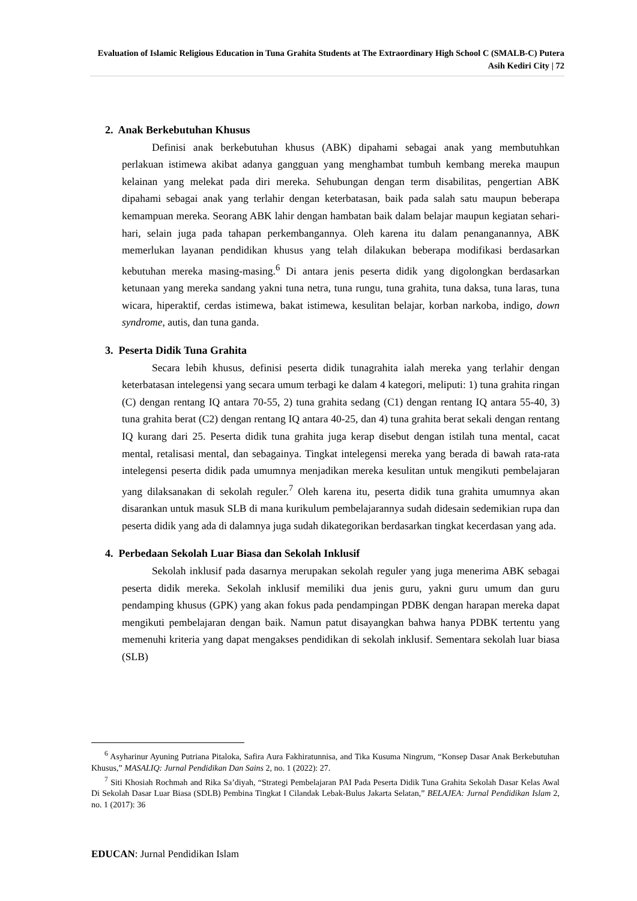Evaluation of Islamic Religious Education in Tuna Grahita Students at The Extraordinary High School C (SMALB-C) Putera Asih Kediri City | 72
2. Anak Berkebutuhan Khusus
Definisi anak berkebutuhan khusus (ABK) dipahami sebagai anak yang membutuhkan perlakuan istimewa akibat adanya gangguan yang menghambat tumbuh kembang mereka maupun kelainan yang melekat pada diri mereka. Sehubungan dengan term disabilitas, pengertian ABK dipahami sebagai anak yang terlahir dengan keterbatasan, baik pada salah satu maupun beberapa kemampuan mereka. Seorang ABK lahir dengan hambatan baik dalam belajar maupun kegiatan sehari-hari, selain juga pada tahapan perkembangannya. Oleh karena itu dalam penanganannya, ABK memerlukan layanan pendidikan khusus yang telah dilakukan beberapa modifikasi berdasarkan kebutuhan mereka masing-masing.<sup>6</sup> Di antara jenis peserta didik yang digolongkan berdasarkan ketunaan yang mereka sandang yakni tuna netra, tuna rungu, tuna grahita, tuna daksa, tuna laras, tuna wicara, hiperaktif, cerdas istimewa, bakat istimewa, kesulitan belajar, korban narkoba, indigo, down syndrome, autis, dan tuna ganda.
3. Peserta Didik Tuna Grahita
Secara lebih khusus, definisi peserta didik tunagrahita ialah mereka yang terlahir dengan keterbatasan intelegensi yang secara umum terbagi ke dalam 4 kategori, meliputi: 1) tuna grahita ringan (C) dengan rentang IQ antara 70-55, 2) tuna grahita sedang (C1) dengan rentang IQ antara 55-40, 3) tuna grahita berat (C2) dengan rentang IQ antara 40-25, dan 4) tuna grahita berat sekali dengan rentang IQ kurang dari 25. Peserta didik tuna grahita juga kerap disebut dengan istilah tuna mental, cacat mental, retalisasi mental, dan sebagainya. Tingkat intelegensi mereka yang berada di bawah rata-rata intelegensi peserta didik pada umumnya menjadikan mereka kesulitan untuk mengikuti pembelajaran yang dilaksanakan di sekolah reguler.<sup>7</sup> Oleh karena itu, peserta didik tuna grahita umumnya akan disarankan untuk masuk SLB di mana kurikulum pembelajarannya sudah didesain sedemikian rupa dan peserta didik yang ada di dalamnya juga sudah dikategorikan berdasarkan tingkat kecerdasan yang ada.
4. Perbedaan Sekolah Luar Biasa dan Sekolah Inklusif
Sekolah inklusif pada dasarnya merupakan sekolah reguler yang juga menerima ABK sebagai peserta didik mereka. Sekolah inklusif memiliki dua jenis guru, yakni guru umum dan guru pendamping khusus (GPK) yang akan fokus pada pendampingan PDBK dengan harapan mereka dapat mengikuti pembelajaran dengan baik. Namun patut disayangkan bahwa hanya PDBK tertentu yang memenuhi kriteria yang dapat mengakses pendidikan di sekolah inklusif. Sementara sekolah luar biasa (SLB)
<sup>6</sup> Asyharinur Ayuning Putriana Pitaloka, Safira Aura Fakhiratunnisa, and Tika Kusuma Ningrum, “Konsep Dasar Anak Berkebutuhan Khusus,” MASALIQ: Jurnal Pendidikan Dan Sains 2, no. 1 (2022): 27.
<sup>7</sup> Siti Khosiah Rochmah and Rika Sa’diyah, “Strategi Pembelajaran PAI Pada Peserta Didik Tuna Grahita Sekolah Dasar Kelas Awal Di Sekolah Dasar Luar Biasa (SDLB) Pembina Tingkat I Cilandak Lebak-Bulus Jakarta Selatan,” BELAJEA: Jurnal Pendidikan Islam 2, no. 1 (2017): 36
EDUCAN: Jurnal Pendidikan Islam